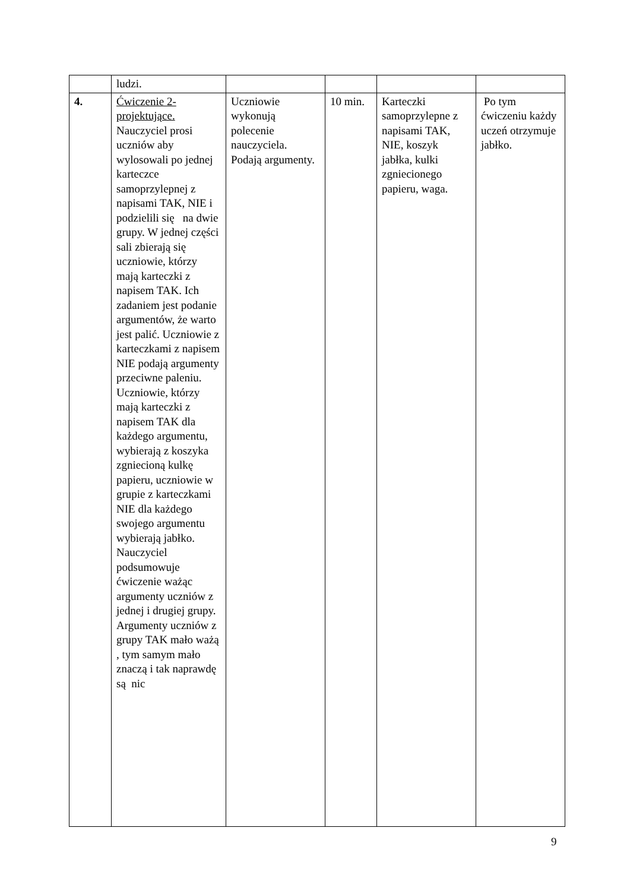| | ludzi. | | | | |
| 4. | Ćwiczenie 2-projektujące. Nauczyciel prosi uczniów aby wylosowali po jednej karteczce samoprzylepnej z napisami TAK, NIE i podzielili się na dwie grupy. W jednej części sali zbierają się uczniowie, którzy mają karteczki z napisem TAK. Ich zadaniem jest podanie argumentów, że warto jest palić. Uczniowie z karteczkami z napisem NIE podają argumenty przeciwne paleniu. Uczniowie, którzy mają karteczki z napisem TAK dla każdego argumentu, wybierają z koszyka zgniecioną kulkę papieru, uczniowie w grupie z karteczkami NIE dla każdego swojego argumentu wybierają jabłko. Nauczyciel podsumowuje ćwiczenie ważąc argumenty uczniów z jednej i drugiej grupy. Argumenty uczniów z grupy TAK mało ważą , tym samym mało znaczą i tak naprawdę są nic | Uczniowie wykonują polecenie nauczyciela. Podają argumenty. | 10 min. | Karteczki samoprzylepne z napisami TAK, NIE, koszyk jabłka, kulki zgniecionego papieru, waga. | Po tym ćwiczeniu każdy uczeń otrzymuje jabłko. |
9